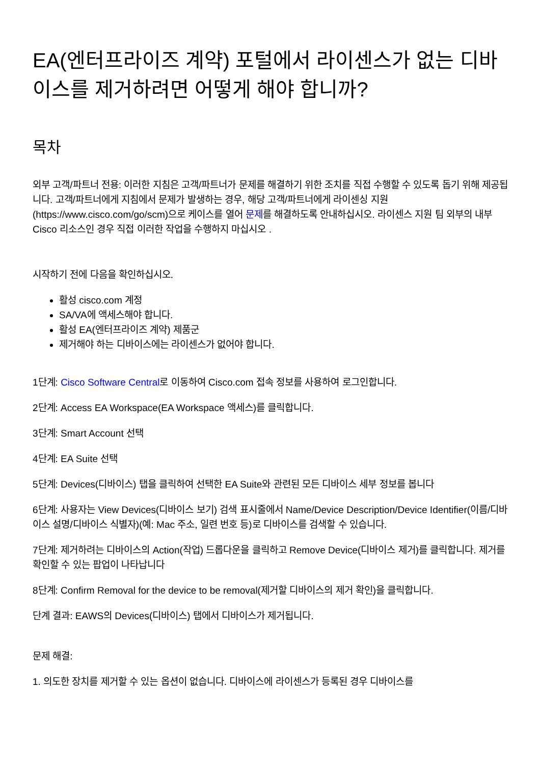EA(엔터프라이즈 계약) 포털에서 라이센스가 없는 디바이스를 제거하려면 어떻게 해야 합니까?
목차
외부 고객/파트너 전용: 이러한 지침은 고객/파트너가 문제를 해결하기 위한 조치를 직접 수행할 수 있도록 돕기 위해 제공됩니다. 고객/파트너에게 지침에서 문제가 발생하는 경우, 해당 고객/파트너에게 라이센싱 지원(https://www.cisco.com/go/scm)으로 케이스를 열어 문제를 해결하도록 안내하십시오. 라이센스 지원 팀 외부의 내부 Cisco 리소스인 경우 직접 이러한 작업을 수행하지 마십시오 .
시작하기 전에 다음을 확인하십시오.
활성 cisco.com 계정
SA/VA에 액세스해야 합니다.
활성 EA(엔터프라이즈 계약) 제품군
제거해야 하는 디바이스에는 라이센스가 없어야 합니다.
1단계: Cisco Software Central로 이동하여 Cisco.com 접속 정보를 사용하여 로그인합니다.
2단계: Access EA Workspace(EA Workspace 액세스)를 클릭합니다.
3단계: Smart Account 선택
4단계: EA Suite 선택
5단계: Devices(디바이스) 탭을 클릭하여 선택한 EA Suite와 관련된 모든 디바이스 세부 정보를 봅니다
6단계: 사용자는 View Devices(디바이스 보기) 검색 표시줄에서 Name/Device Description/Device Identifier(이름/디바이스 설명/디바이스 식별자)(예: Mac 주소, 일련 번호 등)로 디바이스를 검색할 수 있습니다.
7단계: 제거하려는 디바이스의 Action(작업) 드롭다운을 클릭하고 Remove Device(디바이스 제거)를 클릭합니다. 제거를 확인할 수 있는 팝업이 나타납니다
8단계: Confirm Removal for the device to be removal(제거할 디바이스의 제거 확인)을 클릭합니다.
단계 결과: EAWS의 Devices(디바이스) 탭에서 디바이스가 제거됩니다.
문제 해결:
1. 의도한 장치를 제거할 수 있는 옵션이 없습니다. 디바이스에 라이센스가 등록된 경우 디바이스를